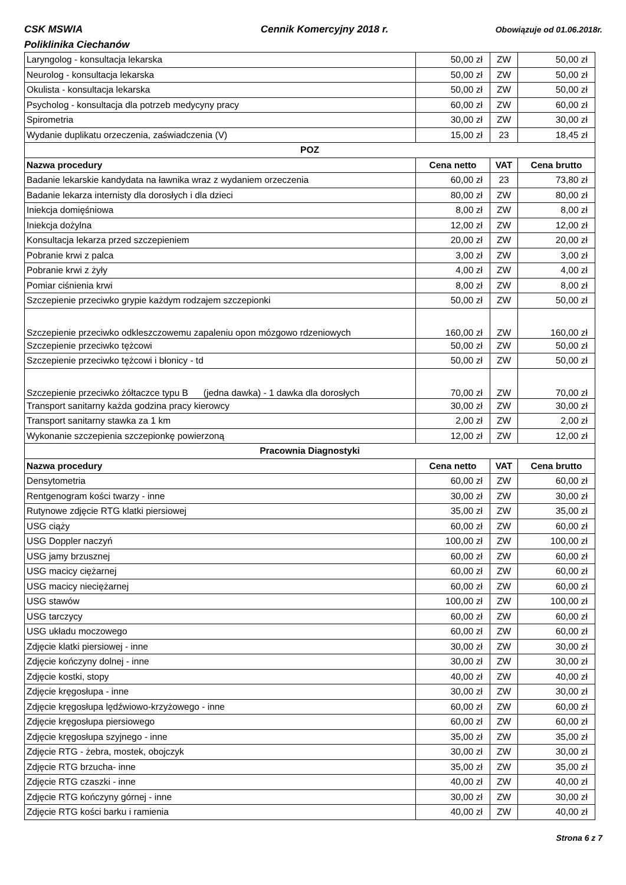CSK MSWIA Cennik Komercyjny 2018 r. Obowiązuje od 01.06.2018r.
Poliklinika Ciechanów
| Laryngolog - konsultacja lekarska | 50,00 zł | ZW | 50,00 zł |
| Neurolog - konsultacja lekarska | 50,00 zł | ZW | 50,00 zł |
| Okulista - konsultacja lekarska | 50,00 zł | ZW | 50,00 zł |
| Psycholog - konsultacja dla potrzeb medycyny pracy | 60,00 zł | ZW | 60,00 zł |
| Spirometria | 30,00 zł | ZW | 30,00 zł |
| Wydanie duplikatu orzeczenia, zaświadczenia (V) | 15,00 zł | 23 | 18,45 zł |
| POZ | | | |
| Nazwa procedury | Cena netto | VAT | Cena brutto |
| Badanie lekarskie kandydata na ławnika wraz z wydaniem orzeczenia | 60,00 zł | 23 | 73,80 zł |
| Badanie lekarza internisty dla dorosłych i dla dzieci | 80,00 zł | ZW | 80,00 zł |
| Iniekcja domięśniowa | 8,00 zł | ZW | 8,00 zł |
| Iniekcja dożylna | 12,00 zł | ZW | 12,00 zł |
| Konsultacja lekarza przed szczepieniem | 20,00 zł | ZW | 20,00 zł |
| Pobranie krwi z palca | 3,00 zł | ZW | 3,00 zł |
| Pobranie krwi z żyły | 4,00 zł | ZW | 4,00 zł |
| Pomiar ciśnienia krwi | 8,00 zł | ZW | 8,00 zł |
| Szczepienie przeciwko grypie każdym rodzajem szczepionki | 50,00 zł | ZW | 50,00 zł |
| Szczepienie przeciwko odkleszczowemu zapaleniu opon mózgowo rdzeniowych | 160,00 zł | ZW | 160,00 zł |
| Szczepienie przeciwko tężcowi | 50,00 zł | ZW | 50,00 zł |
| Szczepienie przeciwko tężcowi i błonicy - td | 50,00 zł | ZW | 50,00 zł |
| Szczepienie przeciwko żółtaczce typu B (jedna dawka) - 1 dawka dla dorosłych | 70,00 zł | ZW | 70,00 zł |
| Transport sanitarny każda godzina pracy kierowcy | 30,00 zł | ZW | 30,00 zł |
| Transport sanitarny stawka za 1 km | 2,00 zł | ZW | 2,00 zł |
| Wykonanie szczepienia szczepionkę powierzoną | 12,00 zł | ZW | 12,00 zł |
| Pracownia Diagnostyki | | | |
| Nazwa procedury | Cena netto | VAT | Cena brutto |
| Densytometria | 60,00 zł | ZW | 60,00 zł |
| Rentgenogram kości twarzy - inne | 30,00 zł | ZW | 30,00 zł |
| Rutynowe zdjęcie RTG klatki piersiowej | 35,00 zł | ZW | 35,00 zł |
| USG ciąży | 60,00 zł | ZW | 60,00 zł |
| USG Doppler naczyń | 100,00 zł | ZW | 100,00 zł |
| USG jamy brzusznej | 60,00 zł | ZW | 60,00 zł |
| USG macicy ciężarnej | 60,00 zł | ZW | 60,00 zł |
| USG macicy nieciężarnej | 60,00 zł | ZW | 60,00 zł |
| USG stawów | 100,00 zł | ZW | 100,00 zł |
| USG tarczycy | 60,00 zł | ZW | 60,00 zł |
| USG układu moczowego | 60,00 zł | ZW | 60,00 zł |
| Zdjęcie klatki piersiowej - inne | 30,00 zł | ZW | 30,00 zł |
| Zdjęcie kończyny dolnej - inne | 30,00 zł | ZW | 30,00 zł |
| Zdjęcie kostki, stopy | 40,00 zł | ZW | 40,00 zł |
| Zdjęcie kręgosłupa - inne | 30,00 zł | ZW | 30,00 zł |
| Zdjęcie kręgosłupa lędźwiowo-krzyżowego - inne | 60,00 zł | ZW | 60,00 zł |
| Zdjęcie kręgosłupa piersiowego | 60,00 zł | ZW | 60,00 zł |
| Zdjęcie kręgosłupa szyjnego - inne | 35,00 zł | ZW | 35,00 zł |
| Zdjęcie RTG - żebra, mostek, obojczyk | 30,00 zł | ZW | 30,00 zł |
| Zdjęcie RTG brzucha- inne | 35,00 zł | ZW | 35,00 zł |
| Zdjęcie RTG czaszki - inne | 40,00 zł | ZW | 40,00 zł |
| Zdjęcie RTG kończyny górnej - inne | 30,00 zł | ZW | 30,00 zł |
| Zdjęcie RTG kości barku i ramienia | 40,00 zł | ZW | 40,00 zł |
Strona 6 z 7